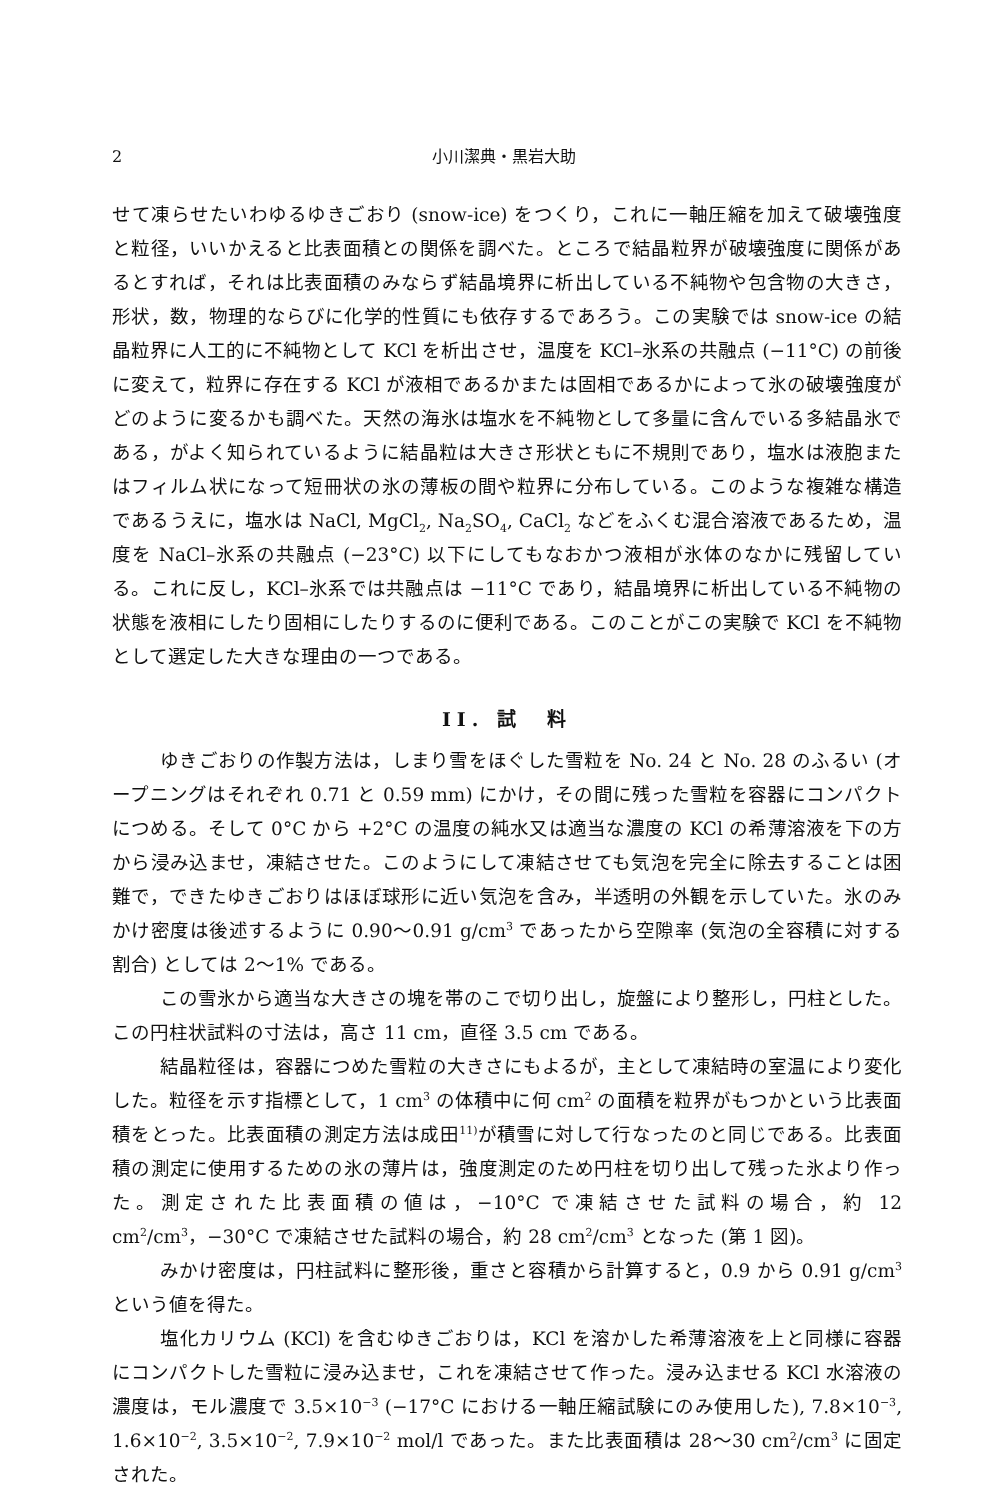2 小川潔典・黒岩大助
せて凍らせたいわゆるゆきごおり (snow-ice) をつくり，これに一軸圧縮を加えて破壊強度と粒径，いいかえると比表面積との関係を調べた。ところで結晶粒界が破壊強度に関係があるとすれば，それは比表面積のみならず結晶境界に析出している不純物や包含物の大きさ，形状，数，物理的ならびに化学的性質にも依存するであろう。この実験では snow-ice の結晶粒界に人工的に不純物として KCl を析出させ，温度を KCl–氷系の共融点 (−11°C) の前後に変えて，粒界に存在する KCl が液相であるかまたは固相であるかによって氷の破壊強度がどのように変るかも調べた。天然の海氷は塩水を不純物として多量に含んでいる多結晶氷である，がよく知られているように結晶粒は大きさ形状ともに不規則であり，塩水は液胞またはフィルム状になって短冊状の氷の薄板の間や粒界に分布している。このような複雑な構造であるうえに，塩水は NaCl, MgCl<sub>2</sub>, Na<sub>2</sub>SO<sub>4</sub>, CaCl<sub>2</sub> などをふくむ混合溶液であるため，温度を NaCl–氷系の共融点 (−23°C) 以下にしてもなおかつ液相が氷体のなかに残留している。これに反し，KCl–氷系では共融点は −11°C であり，結晶境界に析出している不純物の状態を液相にしたり固相にしたりするのに便利である。このことがこの実験で KCl を不純物として選定した大きな理由の一つである。
II. 試　料
ゆきごおりの作製方法は，しまり雪をほぐした雪粒を No. 24 と No. 28 のふるい (オープニングはそれぞれ 0.71 と 0.59 mm) にかけ，その間に残った雪粒を容器にコンパクトにつめる。そして 0°C から +2°C の温度の純水又は適当な濃度の KCl の希薄溶液を下の方から浸み込ませ，凍結させた。このようにして凍結させても気泡を完全に除去することは困難で，できたゆきごおりはほぼ球形に近い気泡を含み，半透明の外観を示していた。氷のみかけ密度は後述するように 0.90〜0.91 g/cm<sup>3</sup> であったから空隙率 (気泡の全容積に対する割合) としては 2〜1% である。
この雪氷から適当な大きさの塊を帯のこで切り出し，旋盤により整形し，円柱とした。この円柱状試料の寸法は，高さ 11 cm，直径 3.5 cm である。
結晶粒径は，容器につめた雪粒の大きさにもよるが，主として凍結時の室温により変化した。粒径を示す指標として，1 cm<sup>3</sup> の体積中に何 cm<sup>2</sup> の面積を粒界がもつかという比表面積をとった。比表面積の測定方法は成田<sup>11)</sup>が積雪に対して行なったのと同じである。比表面積の測定に使用するための氷の薄片は，強度測定のため円柱を切り出して残った氷より作った。測定された比表面積の値は，−10°C で凍結させた試料の場合，約 12 cm<sup>2</sup>/cm<sup>3</sup>，−30°C で凍結させた試料の場合，約 28 cm<sup>2</sup>/cm<sup>3</sup> となった (第 1 図)。
みかけ密度は，円柱試料に整形後，重さと容積から計算すると，0.9 から 0.91 g/cm<sup>3</sup> という値を得た。
塩化カリウム (KCl) を含むゆきごおりは，KCl を溶かした希薄溶液を上と同様に容器にコンパクトした雪粒に浸み込ませ，これを凍結させて作った。浸み込ませる KCl 水溶液の濃度は，モル濃度で 3.5×10<sup>−3</sup> (−17°C における一軸圧縮試験にのみ使用した), 7.8×10<sup>−3</sup>, 1.6×10<sup>−2</sup>, 3.5×10<sup>−2</sup>, 7.9×10<sup>−2</sup> mol/l であった。また比表面積は 28〜30 cm<sup>2</sup>/cm<sup>3</sup> に固定された。